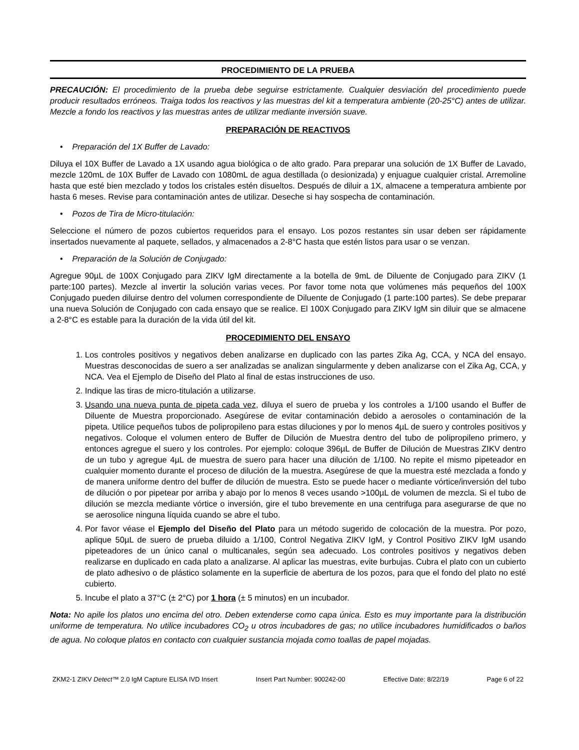PROCEDIMIENTO DE LA PRUEBA
PRECAUCIÓN: El procedimiento de la prueba debe seguirse estrictamente. Cualquier desviación del procedimiento puede producir resultados erróneos. Traiga todos los reactivos y las muestras del kit a temperatura ambiente (20-25°C) antes de utilizar. Mezcle a fondo los reactivos y las muestras antes de utilizar mediante inversión suave.
PREPARACIÓN DE REACTIVOS
• Preparación del 1X Buffer de Lavado:
Diluya el 10X Buffer de Lavado a 1X usando agua biológica o de alto grado. Para preparar una solución de 1X Buffer de Lavado, mezcle 120mL de 10X Buffer de Lavado con 1080mL de agua destillada (o desionizada) y enjuague cualquier cristal. Arremoline hasta que esté bien mezclado y todos los cristales estén disueltos. Después de diluir a 1X, almacene a temperatura ambiente por hasta 6 meses. Revise para contaminación antes de utilizar. Deseche si hay sospecha de contaminación.
• Pozos de Tira de Micro-titulación:
Seleccione el número de pozos cubiertos requeridos para el ensayo. Los pozos restantes sin usar deben ser rápidamente insertados nuevamente al paquete, sellados, y almacenados a 2-8°C hasta que estén listos para usar o se venzan.
• Preparación de la Solución de Conjugado:
Agregue 90µL de 100X Conjugado para ZIKV IgM directamente a la botella de 9mL de Diluente de Conjugado para ZIKV (1 parte:100 partes). Mezcle al invertir la solución varias veces. Por favor tome nota que volúmenes más pequeños del 100X Conjugado pueden diluirse dentro del volumen correspondiente de Diluente de Conjugado (1 parte:100 partes). Se debe preparar una nueva Solución de Conjugado con cada ensayo que se realice. El 100X Conjugado para ZIKV IgM sin diluir que se almacene a 2-8°C es estable para la duración de la vida útil del kit.
PROCEDIMIENTO DEL ENSAYO
1. Los controles positivos y negativos deben analizarse en duplicado con las partes Zika Ag, CCA, y NCA del ensayo. Muestras desconocidas de suero a ser analizadas se analizan singularmente y deben analizarse con el Zika Ag, CCA, y NCA. Vea el Ejemplo de Diseño del Plato al final de estas instrucciones de uso.
2. Indique las tiras de micro-titulación a utilizarse.
3. Usando una nueva punta de pipeta cada vez, diluya el suero de prueba y los controles a 1/100 usando el Buffer de Diluente de Muestra proporcionado. Asegúrese de evitar contaminación debido a aerosoles o contaminación de la pipeta. Utilice pequeños tubos de polipropileno para estas diluciones y por lo menos 4µL de suero y controles positivos y negativos. Coloque el volumen entero de Buffer de Dilución de Muestra dentro del tubo de polipropileno primero, y entonces agregue el suero y los controles. Por ejemplo: coloque 396µL de Buffer de Dilución de Muestras ZIKV dentro de un tubo y agregue 4µL de muestra de suero para hacer una dilución de 1/100. No repite el mismo pipeteador en cualquier momento durante el proceso de dilución de la muestra. Asegúrese de que la muestra esté mezclada a fondo y de manera uniforme dentro del buffer de dilución de muestra. Esto se puede hacer o mediante vórtice/inversión del tubo de dilución o por pipetear por arriba y abajo por lo menos 8 veces usando >100µL de volumen de mezcla. Si el tubo de dilución se mezcla mediante vórtice o inversión, gire el tubo brevemente en una centrifuga para asegurarse de que no se aerosolice ninguna líquida cuando se abre el tubo.
4. Por favor véase el Ejemplo del Diseño del Plato para un método sugerido de colocación de la muestra. Por pozo, aplique 50µL de suero de prueba diluido a 1/100, Control Negativa ZIKV IgM, y Control Positivo ZIKV IgM usando pipeteadores de un único canal o multicanales, según sea adecuado. Los controles positivos y negativos deben realizarse en duplicado en cada plato a analizarse. Al aplicar las muestras, evite burbujas. Cubra el plato con un cubierto de plato adhesivo o de plástico solamente en la superficie de abertura de los pozos, para que el fondo del plato no esté cubierto.
5. Incube el plato a 37°C (± 2°C) por 1 hora (± 5 minutos) en un incubador.
Nota: No apile los platos uno encima del otro. Deben extenderse como capa única. Esto es muy importante para la distribución uniforme de temperatura. No utilice incubadores CO<sub>2</sub> u otros incubadores de gas; no utilice incubadores humidificados o baños de agua. No coloque platos en contacto con cualquier sustancia mojada como toallas de papel mojadas.
ZKM2-1 ZIKV Detect™ 2.0 IgM Capture ELISA IVD Insert Insert Part Number: 900242-00 Effective Date: 8/22/19 Page 6 of 22